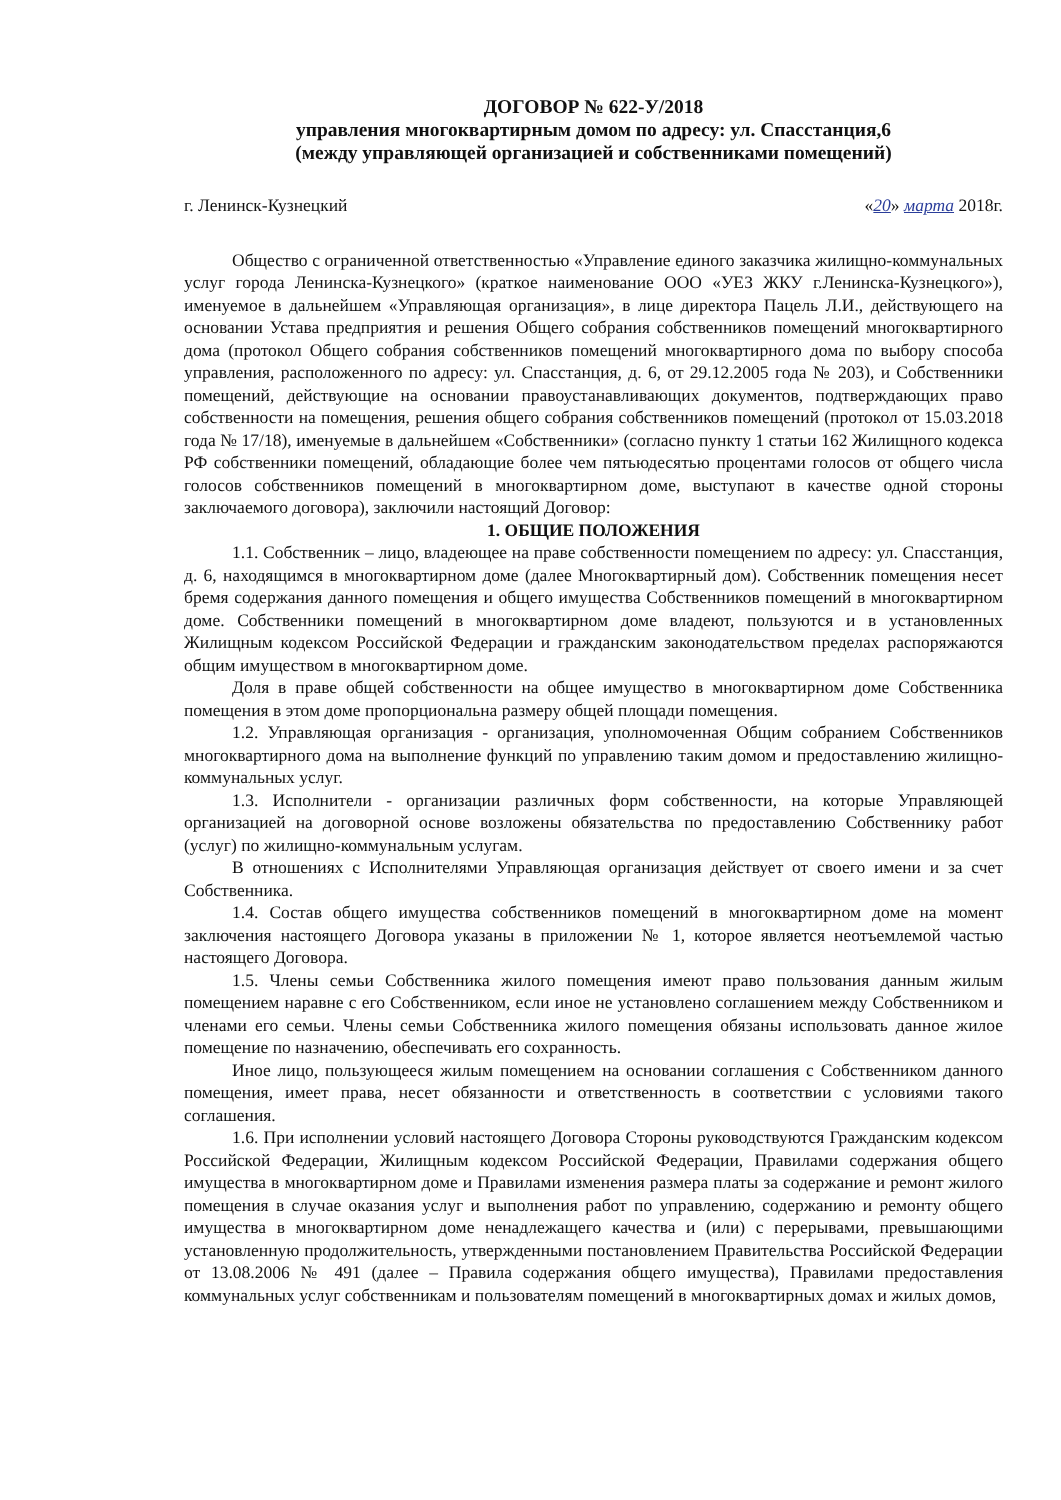ДОГОВОР № 622-У/2018
управления многоквартирным домом по адресу: ул. Спасстанция,6
(между управляющей организацией и собственниками помещений)
г. Ленинск-Кузнецкий «20» марта 2018г.
Общество с ограниченной ответственностью «Управление единого заказчика жилищно-коммунальных услуг города Ленинска-Кузнецкого» (краткое наименование ООО «УЕЗ ЖКУ г.Ленинска-Кузнецкого»), именуемое в дальнейшем «Управляющая организация», в лице директора Пацель Л.И., действующего на основании Устава предприятия и решения Общего собрания собственников помещений многоквартирного дома (протокол Общего собрания собственников помещений многоквартирного дома по выбору способа управления, расположенного по адресу: ул. Спасстанция, д. 6, от 29.12.2005 года № 203), и Собственники помещений, действующие на основании правоустанавливающих документов, подтверждающих право собственности на помещения, решения общего собрания собственников помещений (протокол от 15.03.2018 года № 17/18), именуемые в дальнейшем «Собственники» (согласно пункту 1 статьи 162 Жилищного кодекса РФ собственники помещений, обладающие более чем пятьюдесятью процентами голосов от общего числа голосов собственников помещений в многоквартирном доме, выступают в качестве одной стороны заключаемого договора), заключили настоящий Договор:
1. ОБЩИЕ ПОЛОЖЕНИЯ
1.1. Собственник – лицо, владеющее на праве собственности помещением по адресу: ул. Спасстанция, д. 6, находящимся в многоквартирном доме (далее Многоквартирный дом). Собственник помещения несет бремя содержания данного помещения и общего имущества Собственников помещений в многоквартирном доме. Собственники помещений в многоквартирном доме владеют, пользуются и в установленных Жилищным кодексом Российской Федерации и гражданским законодательством пределах распоряжаются общим имуществом в многоквартирном доме.
Доля в праве общей собственности на общее имущество в многоквартирном доме Собственника помещения в этом доме пропорциональна размеру общей площади помещения.
1.2. Управляющая организация - организация, уполномоченная Общим собранием Собственников многоквартирного дома на выполнение функций по управлению таким домом и предоставлению жилищно-коммунальных услуг.
1.3. Исполнители - организации различных форм собственности, на которые Управляющей организацией на договорной основе возложены обязательства по предоставлению Собственнику работ (услуг) по жилищно-коммунальным услугам.
В отношениях с Исполнителями Управляющая организация действует от своего имени и за счет Собственника.
1.4. Состав общего имущества собственников помещений в многоквартирном доме на момент заключения настоящего Договора указаны в приложении № 1, которое является неотъемлемой частью настоящего Договора.
1.5. Члены семьи Собственника жилого помещения имеют право пользования данным жилым помещением наравне с его Собственником, если иное не установлено соглашением между Собственником и членами его семьи. Члены семьи Собственника жилого помещения обязаны использовать данное жилое помещение по назначению, обеспечивать его сохранность.
Иное лицо, пользующееся жилым помещением на основании соглашения с Собственником данного помещения, имеет права, несет обязанности и ответственность в соответствии с условиями такого соглашения.
1.6. При исполнении условий настоящего Договора Стороны руководствуются Гражданским кодексом Российской Федерации, Жилищным кодексом Российской Федерации, Правилами содержания общего имущества в многоквартирном доме и Правилами изменения размера платы за содержание и ремонт жилого помещения в случае оказания услуг и выполнения работ по управлению, содержанию и ремонту общего имущества в многоквартирном доме ненадлежащего качества и (или) с перерывами, превышающими установленную продолжительность, утвержденными постановлением Правительства Российской Федерации от 13.08.2006 № 491 (далее – Правила содержания общего имущества), Правилами предоставления коммунальных услуг собственникам и пользователям помещений в многоквартирных домах и жилых домов,